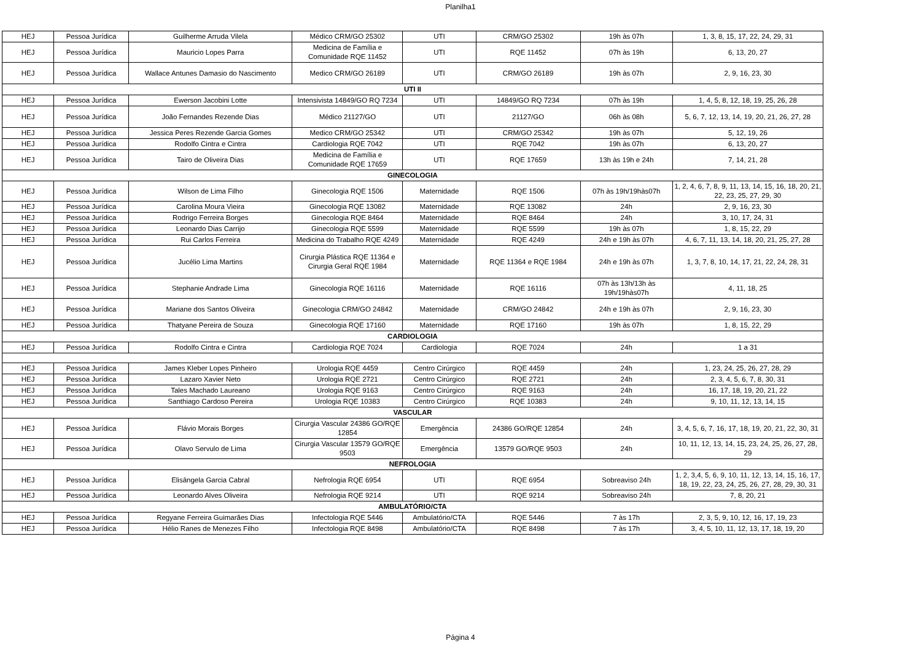Planilha1
| HEJ | Pessoa Jurídica | Guilherme Arruda Vilela | Médico CRM/GO 25302 | UTI | CRM/GO 25302 | 19h às 07h | 1, 3, 8, 15, 17, 22, 24, 29, 31 |
| HEJ | Pessoa Jurídica | Mauricio Lopes Parra | Medicina de Família e Comunidade RQE 11452 | UTI | RQE 11452 | 07h às 19h | 6, 13, 20, 27 |
| HEJ | Pessoa Jurídica | Wallace Antunes Damasio do Nascimento | Medico CRM/GO 26189 | UTI | CRM/GO 26189 | 19h às 07h | 2, 9, 16, 23, 30 |
| UTI II | | | | | | | |
| HEJ | Pessoa Jurídica | Ewerson Jacobini Lotte | Intensivista 14849/GO RQ 7234 | UTI | 14849/GO RQ 7234 | 07h às 19h | 1, 4, 5, 8, 12, 18, 19, 25, 26, 28 |
| HEJ | Pessoa Jurídica | João Fernandes Rezende Dias | Médico 21127/GO | UTI | 21127/GO | 06h às 08h | 5, 6, 7, 12, 13, 14, 19, 20, 21, 26, 27, 28 |
| HEJ | Pessoa Jurídica | Jessica Peres Rezende Garcia Gomes | Medico CRM/GO 25342 | UTI | CRM/GO 25342 | 19h às 07h | 5, 12, 19, 26 |
| HEJ | Pessoa Jurídica | Rodolfo Cintra e Cintra | Cardiologia RQE 7042 | UTI | RQE 7042 | 19h às 07h | 6, 13, 20, 27 |
| HEJ | Pessoa Jurídica | Tairo de Oliveira Dias | Medicina de Família e Comunidade RQE 17659 | UTI | RQE 17659 | 13h às 19h e 24h | 7, 14, 21, 28 |
| GINECOLOGIA | | | | | | | |
| HEJ | Pessoa Jurídica | Wilson de Lima Filho | Ginecologia RQE 1506 | Maternidade | RQE 1506 | 07h às 19h/19hàs07h | 1, 2, 4, 6, 7, 8, 9, 11, 13, 14, 15, 16, 18, 20, 21, 22, 23, 25, 27, 29, 30 |
| HEJ | Pessoa Jurídica | Carolina Moura Vieira | Ginecologia RQE 13082 | Maternidade | RQE 13082 | 24h | 2, 9, 16, 23, 30 |
| HEJ | Pessoa Jurídica | Rodrigo Ferreira Borges | Ginecologia RQE 8464 | Maternidade | RQE 8464 | 24h | 3, 10, 17, 24, 31 |
| HEJ | Pessoa Jurídica | Leonardo Dias Carrijo | Ginecologia RQE 5599 | Maternidade | RQE 5599 | 19h às 07h | 1, 8, 15, 22, 29 |
| HEJ | Pessoa Jurídica | Rui Carlos Ferreira | Medicina do Trabalho RQE 4249 | Maternidade | RQE 4249 | 24h e 19h às 07h | 4, 6, 7, 11, 13, 14, 18, 20, 21, 25, 27, 28 |
| HEJ | Pessoa Jurídica | Jucélio Lima Martins | Cirurgia Plástica RQE 11364 e Cirurgia Geral RQE 1984 | Maternidade | RQE 11364 e RQE 1984 | 24h e 19h às 07h | 1, 3, 7, 8, 10, 14, 17, 21, 22, 24, 28, 31 |
| HEJ | Pessoa Jurídica | Stephanie Andrade Lima | Ginecologia RQE 16116 | Maternidade | RQE 16116 | 07h às 13h/13h às 19h/19hàs07h | 4, 11, 18, 25 |
| HEJ | Pessoa Jurídica | Mariane dos Santos Oliveira | Ginecologia CRM/GO 24842 | Maternidade | CRM/GO 24842 | 24h e 19h às 07h | 2, 9, 16, 23, 30 |
| HEJ | Pessoa Jurídica | Thatyane Pereira de Souza | Ginecologia RQE 17160 | Maternidade | RQE 17160 | 19h às 07h | 1, 8, 15, 22, 29 |
| CARDIOLOGIA | | | | | | | |
| HEJ | Pessoa Jurídica | Rodolfo Cintra e Cintra | Cardiologia RQE 7024 | Cardiologia | RQE 7024 | 24h | 1 a 31 |
| HEJ | Pessoa Jurídica | James Kleber Lopes Pinheiro | Urologia RQE 4459 | Centro Cirúrgico | RQE 4459 | 24h | 1, 23, 24, 25, 26, 27, 28, 29 |
| HEJ | Pessoa Jurídica | Lazaro Xavier Neto | Urologia RQE 2721 | Centro Cirúrgico | RQE 2721 | 24h | 2, 3, 4, 5, 6, 7, 8, 30, 31 |
| HEJ | Pessoa Jurídica | Tales Machado Laureano | Urologia RQE 9163 | Centro Cirúrgico | RQE 9163 | 24h | 16, 17, 18, 19, 20, 21, 22 |
| HEJ | Pessoa Jurídica | Santhiago Cardoso Pereira | Urologia RQE 10383 | Centro Cirúrgico | RQE 10383 | 24h | 9, 10, 11, 12, 13, 14, 15 |
| VASCULAR | | | | | | | |
| HEJ | Pessoa Jurídica | Flávio Morais Borges | Cirurgia Vascular 24386 GO/RQE 12854 | Emergência | 24386 GO/RQE 12854 | 24h | 3, 4, 5, 6, 7, 16, 17, 18, 19, 20, 21, 22, 30, 31 |
| HEJ | Pessoa Jurídica | Olavo Servulo de Lima | Cirurgia Vascular 13579 GO/RQE 9503 | Emergência | 13579 GO/RQE 9503 | 24h | 10, 11, 12, 13, 14, 15, 23, 24, 25, 26, 27, 28, 29 |
| NEFROLOGIA | | | | | | | |
| HEJ | Pessoa Jurídica | Elisângela Garcia Cabral | Nefrologia RQE 6954 | UTI | RQE 6954 | Sobreaviso 24h | 1, 2, 3,4, 5, 6, 9, 10, 11, 12, 13, 14, 15, 16, 17, 18, 19, 22, 23, 24, 25, 26, 27, 28, 29, 30, 31 |
| HEJ | Pessoa Jurídica | Leonardo Alves Oliveira | Nefrologia RQE 9214 | UTI | RQE 9214 | Sobreaviso 24h | 7, 8, 20, 21 |
| AMBULATÓRIO/CTA | | | | | | | |
| HEJ | Pessoa Jurídica | Regyane Ferreira Guimarães Dias | Infectologia RQE 5446 | Ambulatório/CTA | RQE 5446 | 7 às 17h | 2, 3, 5, 9, 10, 12, 16, 17, 19, 23 |
| HEJ | Pessoa Jurídica | Hélio Ranes de Menezes Filho | Infectologia RQE 8498 | Ambulatório/CTA | RQE 8498 | 7 às 17h | 3, 4, 5, 10, 11, 12, 13, 17, 18, 19, 20 |
Página 4